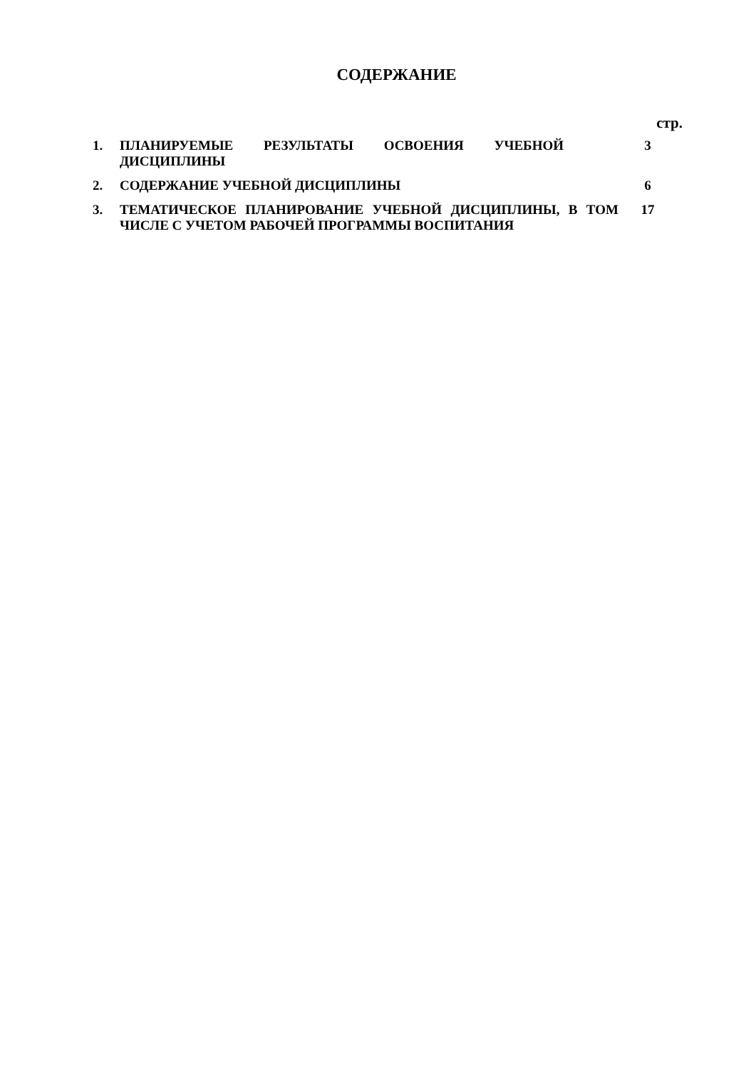СОДЕРЖАНИЕ
стр.
| 1. | ПЛАНИРУЕМЫЕ РЕЗУЛЬТАТЫ ОСВОЕНИЯ УЧЕБНОЙ ДИСЦИПЛИНЫ | 3 |
| 2. | СОДЕРЖАНИЕ УЧЕБНОЙ ДИСЦИПЛИНЫ | 6 |
| 3. | ТЕМАТИЧЕСКОЕ ПЛАНИРОВАНИЕ УЧЕБНОЙ ДИСЦИПЛИНЫ, В ТОМ ЧИСЛЕ С УЧЕТОМ РАБОЧЕЙ ПРОГРАММЫ ВОСПИТАНИЯ | 17 |